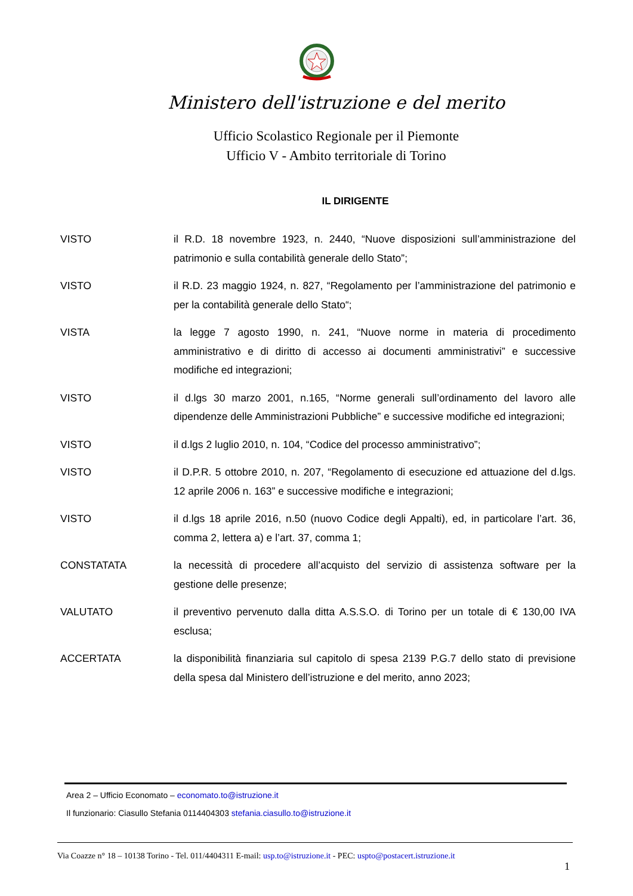Ministero dell'istruzione e del merito
Ufficio Scolastico Regionale per il Piemonte
Ufficio V - Ambito territoriale di Torino
IL DIRIGENTE
VISTO il R.D. 18 novembre 1923, n. 2440, “Nuove disposizioni sull’amministrazione del patrimonio e sulla contabilità generale dello Stato”;
VISTO il R.D. 23 maggio 1924, n. 827, “Regolamento per l’amministrazione del patrimonio e per la contabilità generale dello Stato“;
VISTA la legge 7 agosto 1990, n. 241, “Nuove norme in materia di procedimento amministrativo e di diritto di accesso ai documenti amministrativi” e successive modifiche ed integrazioni;
VISTO il d.lgs 30 marzo 2001, n.165, “Norme generali sull’ordinamento del lavoro alle dipendenze delle Amministrazioni Pubbliche” e successive modifiche ed integrazioni;
VISTO il d.lgs 2 luglio 2010, n. 104, “Codice del processo amministrativo”;
VISTO il D.P.R. 5 ottobre 2010, n. 207, “Regolamento di esecuzione ed attuazione del d.lgs. 12 aprile 2006 n. 163” e successive modifiche e integrazioni;
VISTO il d.lgs 18 aprile 2016, n.50 (nuovo Codice degli Appalti), ed, in particolare l’art. 36, comma 2, lettera a) e l’art. 37, comma 1;
CONSTATATA la necessità di procedere all’acquisto del servizio di assistenza software per la gestione delle presenze;
VALUTATO il preventivo pervenuto dalla ditta A.S.S.O. di Torino per un totale di € 130,00 IVA esclusa;
ACCERTATA la disponibilità finanziaria sul capitolo di spesa 2139 P.G.7 dello stato di previsione della spesa dal Ministero dell’istruzione e del merito, anno 2023;
Area 2 – Ufficio Economato – economato.to@istruzione.it
Il funzionario: Ciasullo Stefania 0114404303 stefania.ciasullo.to@istruzione.it
Via Coazze n° 18 – 10138 Torino - Tel. 011/4404311 E-mail: usp.to@istruzione.it - PEC: uspto@postacert.istruzione.it
1